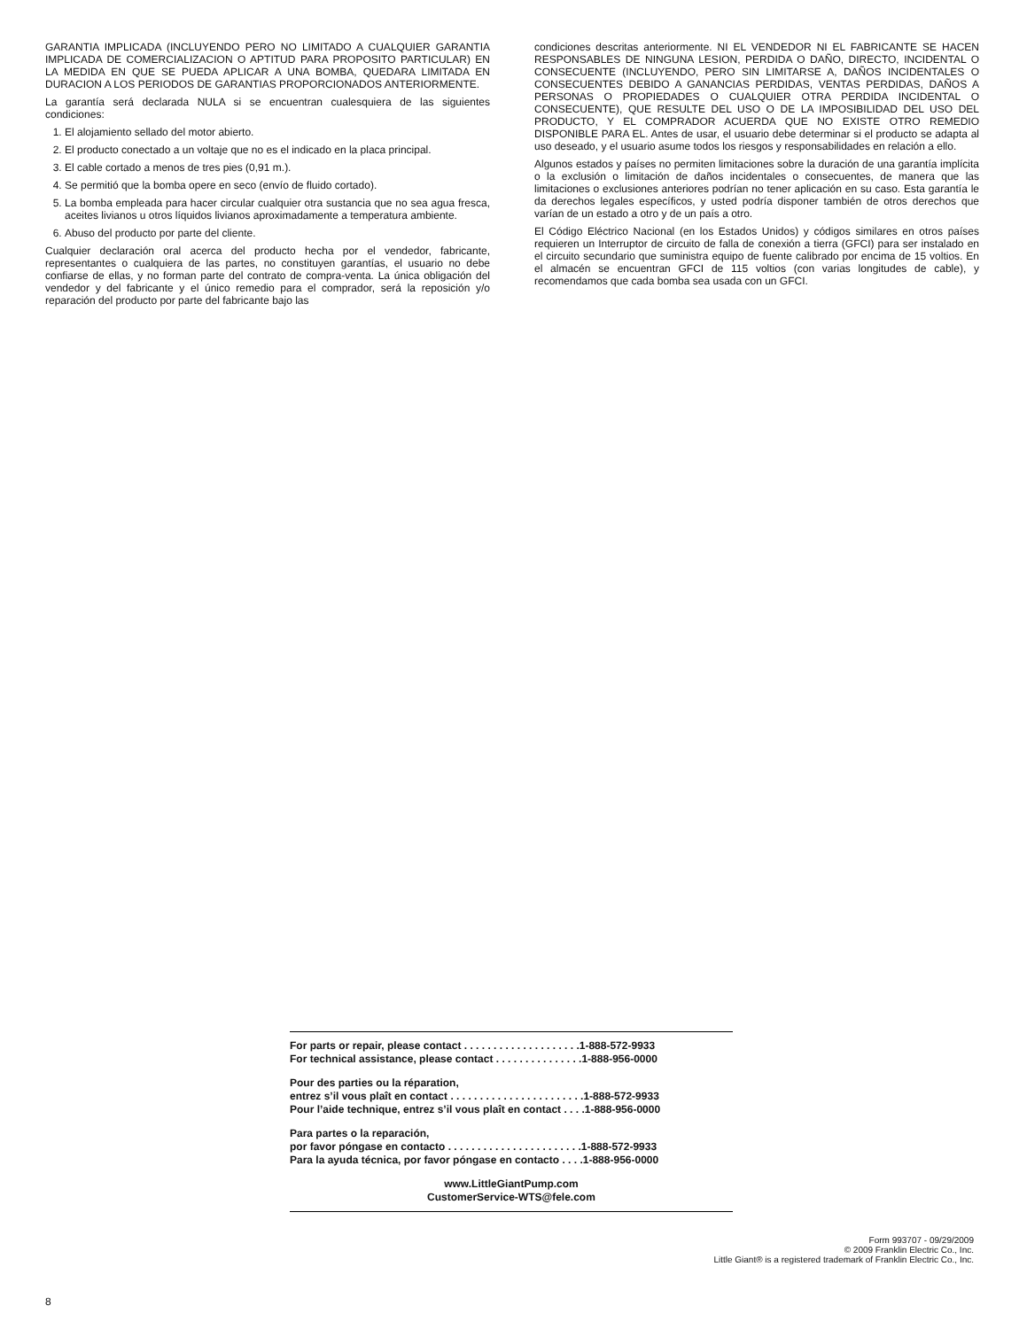GARANTIA IMPLICADA (INCLUYENDO PERO NO LIMITADO A CUALQUIER GARANTIA IMPLICADA DE COMERCIALIZACION O APTITUD PARA PROPOSITO PARTICULAR) EN LA MEDIDA EN QUE SE PUEDA APLICAR A UNA BOMBA, QUEDARA LIMITADA EN DURACION A LOS PERIODOS DE GARANTIAS PROPORCIONADOS ANTERIORMENTE.
La garantía será declarada NULA si se encuentran cualesquiera de las siguientes condiciones:
1. El alojamiento sellado del motor abierto.
2. El producto conectado a un voltaje que no es el indicado en la placa principal.
3. El cable cortado a menos de tres pies (0,91 m.).
4. Se permitió que la bomba opere en seco (envío de fluido cortado).
5. La bomba empleada para hacer circular cualquier otra sustancia que no sea agua fresca, aceites livianos u otros líquidos livianos aproximadamente a temperatura ambiente.
6. Abuso del producto por parte del cliente.
Cualquier declaración oral acerca del producto hecha por el vendedor, fabricante, representantes o cualquiera de las partes, no constituyen garantías, el usuario no debe confiarse de ellas, y no forman parte del contrato de compra-venta. La única obligación del vendedor y del fabricante y el único remedio para el comprador, será la reposición y/o reparación del producto por parte del fabricante bajo las
condiciones descritas anteriormente. NI EL VENDEDOR NI EL FABRICANTE SE HACEN RESPONSABLES DE NINGUNA LESION, PERDIDA O DAÑO, DIRECTO, INCIDENTAL O CONSECUENTE (INCLUYENDO, PERO SIN LIMITARSE A, DAÑOS INCIDENTALES O CONSECUENTES DEBIDO A GANANCIAS PERDIDAS, VENTAS PERDIDAS, DAÑOS A PERSONAS O PROPIEDADES O CUALQUIER OTRA PERDIDA INCIDENTAL O CONSECUENTE), QUE RESULTE DEL USO O DE LA IMPOSIBILIDAD DEL USO DEL PRODUCTO, Y EL COMPRADOR ACUERDA QUE NO EXISTE OTRO REMEDIO DISPONIBLE PARA EL. Antes de usar, el usuario debe determinar si el producto se adapta al uso deseado, y el usuario asume todos los riesgos y responsabilidades en relación a ello.
Algunos estados y países no permiten limitaciones sobre la duración de una garantía implícita o la exclusión o limitación de daños incidentales o consecuentes, de manera que las limitaciones o exclusiones anteriores podrían no tener aplicación en su caso. Esta garantía le da derechos legales específicos, y usted podría disponer también de otros derechos que varían de un estado a otro y de un país a otro.
El Código Eléctrico Nacional (en los Estados Unidos) y códigos similares en otros países requieren un Interruptor de circuito de falla de conexión a tierra (GFCI) para ser instalado en el circuito secundario que suministra equipo de fuente calibrado por encima de 15 voltios. En el almacén se encuentran GFCI de 115 voltios (con varias longitudes de cable), y recomendamos que cada bomba sea usada con un GFCI.
For parts or repair, please contact . . . . . . . . . . . . . . . . . . . .1-888-572-9933 For technical assistance, please contact . . . . . . . . . . . . . . .1-888-956-0000
Pour des parties ou la réparation, entrez s’il vous plaît en contact . . . . . . . . . . . . . . . . . . . . . . .1-888-572-9933 Pour l’aide technique, entrez s’il vous plaît en contact . . . .1-888-956-0000
Para partes o la reparación, por favor póngase en contacto . . . . . . . . . . . . . . . . . . . . . . .1-888-572-9933 Para la ayuda técnica, por favor póngase en contacto . . . .1-888-956-0000
www.LittleGiantPump.com
CustomerService-WTS@fele.com
Form 993707 - 09/29/2009
© 2009 Franklin Electric Co., Inc.
Little Giant® is a registered trademark of Franklin Electric Co., Inc.
8